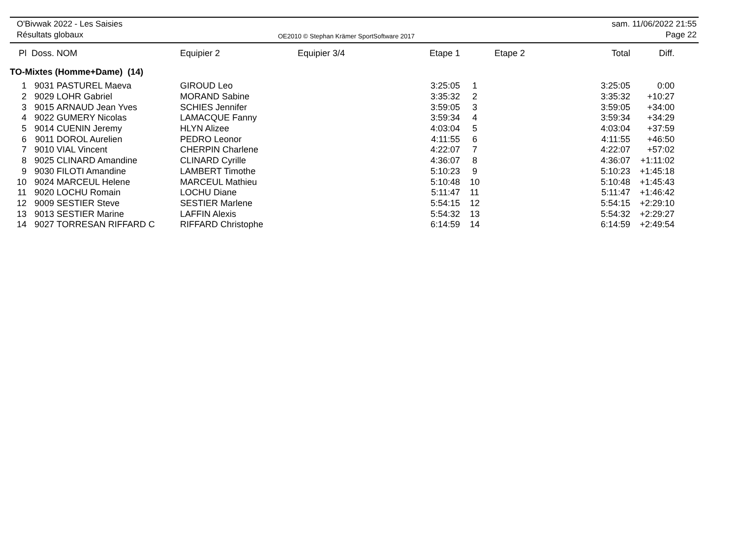O'Bivwak 2022 - Les Saisies
Résultats globaux
OE2010 © Stephan Krämer SportSoftware 2017
sam. 11/06/2022 21:55
Page 22
| Pl | Doss. | NOM | Equipier 2 | Equipier 3/4 | Etape 1 | | Etape 2 | Total | Diff. |
| --- | --- | --- | --- | --- | --- | --- | --- | --- | --- |
| TO-Mixtes (Homme+Dame) (14) | | | | | | | | | |
| 1 | 9031 | PASTUREL Maeva | GIROUD Leo | | 3:25:05 | 1 | | 3:25:05 | 0:00 |
| 2 | 9029 | LOHR Gabriel | MORAND Sabine | | 3:35:32 | 2 | | 3:35:32 | +10:27 |
| 3 | 9015 | ARNAUD Jean Yves | SCHIES Jennifer | | 3:59:05 | 3 | | 3:59:05 | +34:00 |
| 4 | 9022 | GUMERY Nicolas | LAMACQUE Fanny | | 3:59:34 | 4 | | 3:59:34 | +34:29 |
| 5 | 9014 | CUENIN Jeremy | HLYN Alizee | | 4:03:04 | 5 | | 4:03:04 | +37:59 |
| 6 | 9011 | DOROL Aurelien | PEDRO Leonor | | 4:11:55 | 6 | | 4:11:55 | +46:50 |
| 7 | 9010 | VIAL Vincent | CHERPIN Charlene | | 4:22:07 | 7 | | 4:22:07 | +57:02 |
| 8 | 9025 | CLINARD Amandine | CLINARD Cyrille | | 4:36:07 | 8 | | 4:36:07 | +1:11:02 |
| 9 | 9030 | FILOTI Amandine | LAMBERT Timothe | | 5:10:23 | 9 | | 5:10:23 | +1:45:18 |
| 10 | 9024 | MARCEUL Helene | MARCEUL Mathieu | | 5:10:48 | 10 | | 5:10:48 | +1:45:43 |
| 11 | 9020 | LOCHU Romain | LOCHU Diane | | 5:11:47 | 11 | | 5:11:47 | +1:46:42 |
| 12 | 9009 | SESTIER Steve | SESTIER Marlene | | 5:54:15 | 12 | | 5:54:15 | +2:29:10 |
| 13 | 9013 | SESTIER Marine | LAFFIN Alexis | | 5:54:32 | 13 | | 5:54:32 | +2:29:27 |
| 14 | 9027 | TORRESAN RIFFARD C | RIFFARD Christophe | | 6:14:59 | 14 | | 6:14:59 | +2:49:54 |